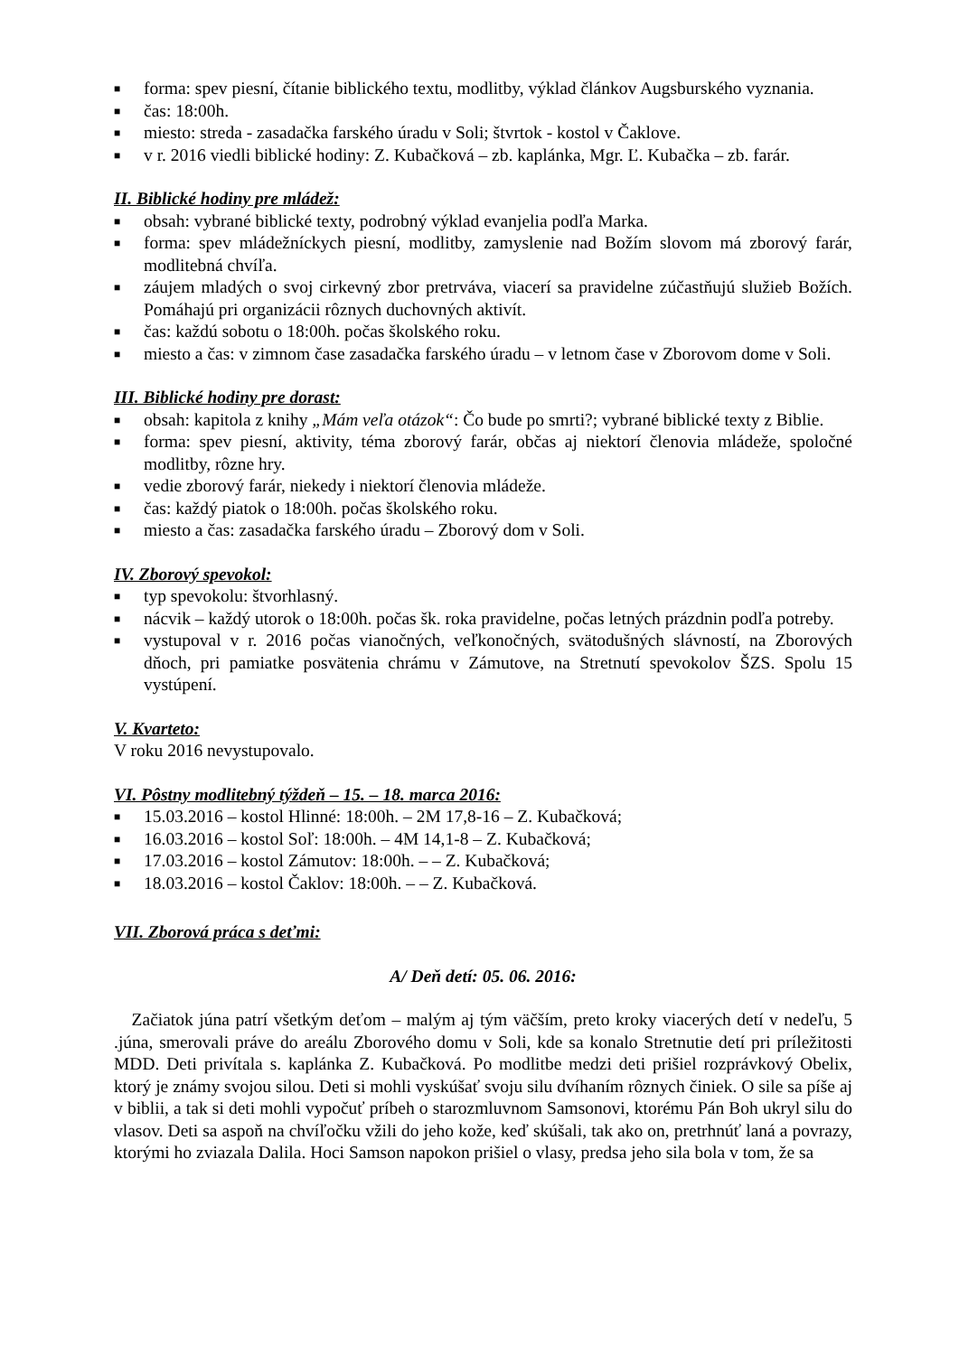■ forma: spev piesní, čítanie biblického textu, modlitby, výklad článkov Augsburského vyznania.
■ čas: 18:00h.
■ miesto: streda - zasadačka farského úradu v Soli; štvrtok - kostol v Čaklove.
■ v r. 2016 viedli biblické hodiny: Z. Kubačková – zb. kaplánka, Mgr. Ľ. Kubačka – zb. farár.
II. Biblické hodiny pre mládež:
■ obsah: vybrané biblické texty, podrobný výklad evanjelia podľa Marka.
■ forma: spev mládežníckych piesní, modlitby, zamyslenie nad Božím slovom má zborový farár, modlitebná chvíľa.
■ záujem mladých o svoj cirkevný zbor pretrváva, viacerí sa pravidelne zúčastňujú služieb Božích. Pomáhajú pri organizácii rôznych duchovných aktivít.
■ čas: každú sobotu o 18:00h. počas školského roku.
■ miesto a čas: v zimnom čase zasadačka farského úradu – v letnom čase v Zborovom dome v Soli.
III. Biblické hodiny pre dorast:
■ obsah: kapitola z knihy „Mám veľa otázok“: Čo bude po smrti?; vybrané biblické texty z Biblie.
■ forma: spev piesní, aktivity, téma zborový farár, občas aj niektorí členovia mládeže, spoločné modlitby, rôzne hry.
■ vedie zborový farár, niekedy i niektorí členovia mládeže.
■ čas: každý piatok o 18:00h. počas školského roku.
■ miesto a čas: zasadačka farského úradu – Zborový dom v Soli.
IV. Zborový spevokol:
■ typ spevokolu: štvorhlasný.
■ nácvik – každý utorok o 18:00h. počas šk. roka pravidelne, počas letných prázdnin podľa potreby.
■ vystupoval v r. 2016 počas vianočných, veľkonočných, svätodušných slávností, na Zborových dňoch, pri pamiatke posvätenia chrámu v Zámutove, na Stretnutí spevokolov ŠZS. Spolu 15 vystúpení.
V. Kvarteto:
V roku 2016 nevystupovalo.
VI. Pôstny modlitebný týždeň – 15. – 18. marca 2016:
■ 15.03.2016 – kostol Hlinné: 18:00h. – 2M 17,8-16 – Z. Kubačková;
■ 16.03.2016 – kostol Soľ: 18:00h. – 4M 14,1-8 – Z. Kubačková;
■ 17.03.2016 – kostol Zámutov: 18:00h. – – Z. Kubačková;
■ 18.03.2016 – kostol Čaklov: 18:00h. – – Z. Kubačková.
VII. Zborová práca s deťmi:
A/ Deň detí: 05. 06. 2016:
Začiatok júna patrí všetkým deťom – malým aj tým väčším, preto kroky viacerých detí v nedeľu, 5 .júna, smerovali práve do areálu Zborového domu v Soli, kde sa konalo Stretnutie detí pri príležitosti MDD. Deti privítala s. kaplánka Z. Kubačková. Po modlitbe medzi deti prišiel rozprávkový Obelix, ktorý je známy svojou silou. Deti si mohli vyskúšať svoju silu dvíhaním rôznych činiek. O sile sa píše aj v biblii, a tak si deti mohli vypočuť príbeh o starozmluvnom Samsonovi, ktorému Pán Boh ukryl silu do vlasov. Deti sa aspoň na chvíľočku vžili do jeho kože, keď skúšali, tak ako on, pretrhnúť laná a povrazy, ktorými ho zviazala Dalila. Hoci Samson napokon prišiel o vlasy, predsa jeho sila bola v tom, že sa